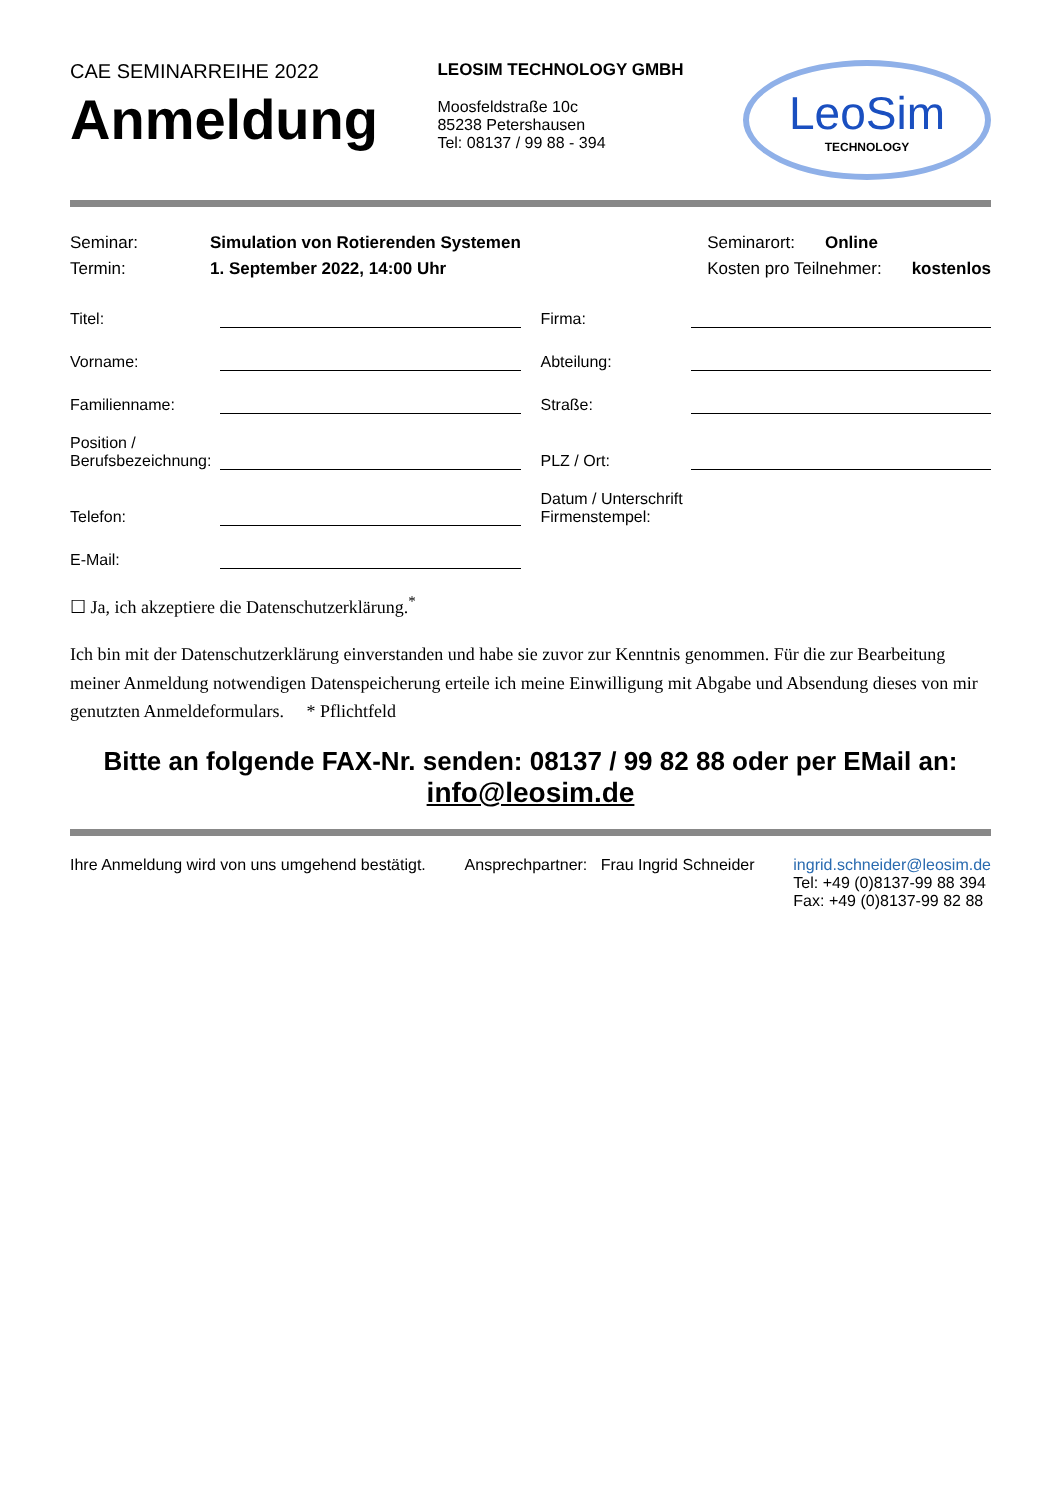CAE SEMINARREIHE 2022
Anmeldung
LEOSIM TECHNOLOGY GMBH
Moosfeldstraße 10c
85238 Petershausen
Tel: 08137 / 99 88 - 394
LeoSim
TECHNOLOGY
Seminar: Simulation von Rotierenden Systemen
Termin: 1. September 2022, 14:00 Uhr
Seminarort: Online
Kosten pro Teilnehmer: kostenlos
Titel: Firma:
Vorname: Abteilung:
Familienname: Straße:
Position /
Berufsbezeichnung:
PLZ / Ort:
Telefon: Datum / Unterschrift
Firmenstempel:
E-Mail:
☐ Ja, ich akzeptiere die Datenschutzerklärung.<sup>*</sup>
Ich bin mit der Datenschutzerklärung einverstanden und habe sie zuvor zur Kenntnis genommen. Für die zur Bearbeitung meiner Anmeldung notwendigen Datenspeicherung erteile ich meine Einwilligung mit Abgabe und Absendung dieses von mir genutzten Anmeldeformulars. * Pflichtfeld
Bitte an folgende FAX-Nr. senden: 08137 / 99 82 88 oder per EMail an: info@leosim.de
Ihre Anmeldung wird von uns umgehend bestätigt.
Ansprechpartner: Frau Ingrid Schneider
ingrid.schneider@leosim.de
Tel: +49 (0)8137-99 88 394
Fax: +49 (0)8137-99 82 88